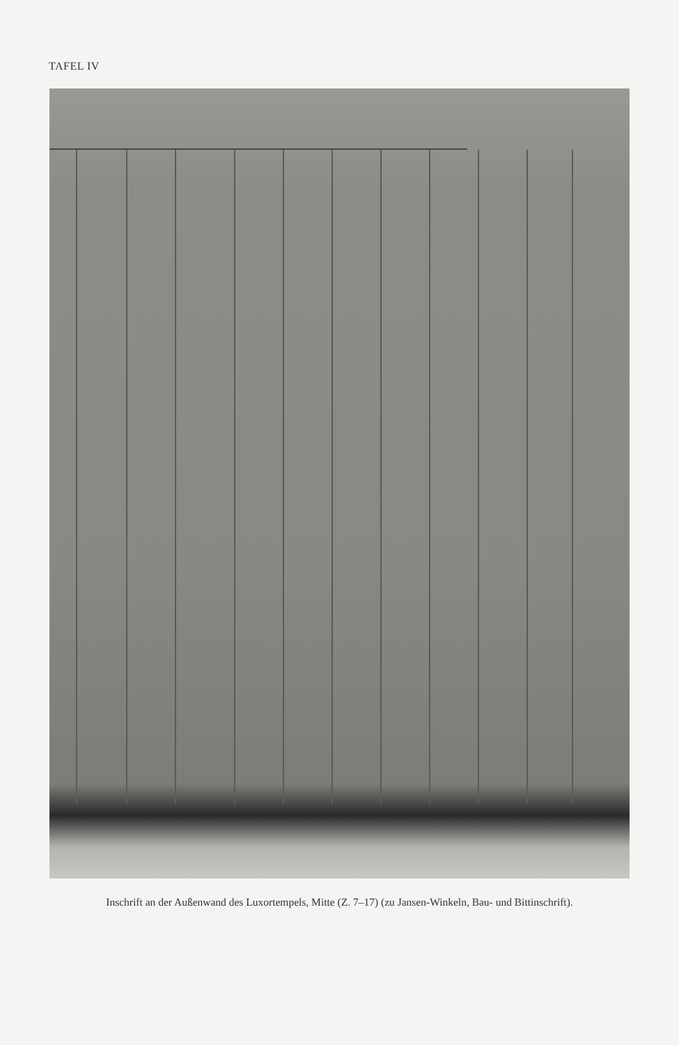TAFEL IV
Inschrift an der Außenwand des Luxortempels, Mitte (Z. 7–17) (zu Jansen-Winkeln, Bau- und Bittinschrift).